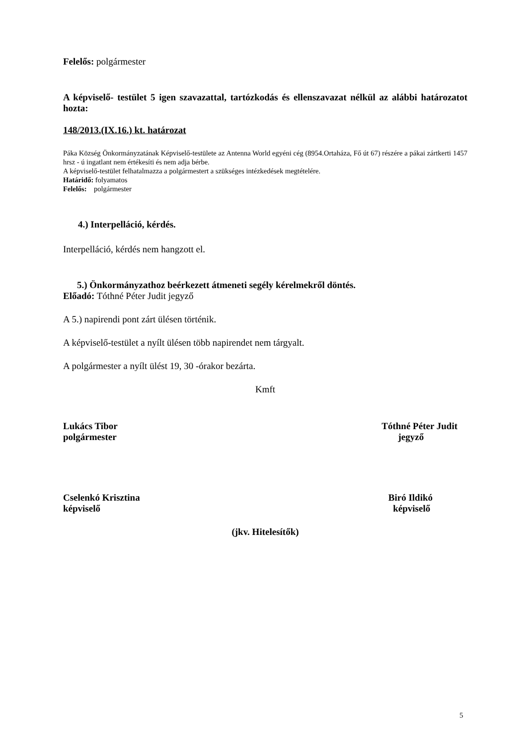Felelős: polgármester
A képviselő- testület 5 igen szavazattal, tartózkodás és ellenszavazat nélkül az alábbi határozatot hozta:
148/2013.(IX.16.) kt. határozat
Páka Község Önkormányzatának Képviselő-testülete az Antenna World egyéni cég (8954.Ortaháza, Fő út 67) részére a pákai zártkerti 1457 hrsz - ú ingatlant nem értékesíti és nem adja bérbe.
A képviselő-testület felhatalmazza a polgármestert a szükséges intézkedések megtételére.
Határidő: folyamatos
Felelős: polgármester
4.) Interpelláció, kérdés.
Interpelláció, kérdés nem hangzott el.
5.) Önkormányzathoz beérkezett átmeneti segély kérelmekről döntés.
Előadó: Tóthné Péter Judit jegyző
A 5.) napirendi pont zárt ülésen történik.
A képviselő-testület a nyílt ülésen több napirendet nem tárgyalt.
A polgármester a nyílt ülést 19, 30 -órakor bezárta.
Kmft
Lukács Tibor
polgármester
Tóthné Péter Judit
jegyző
Cselenkó Krisztina
képviselő
Biró Ildikó
képviselő
(jkv. Hitelesítők)
5